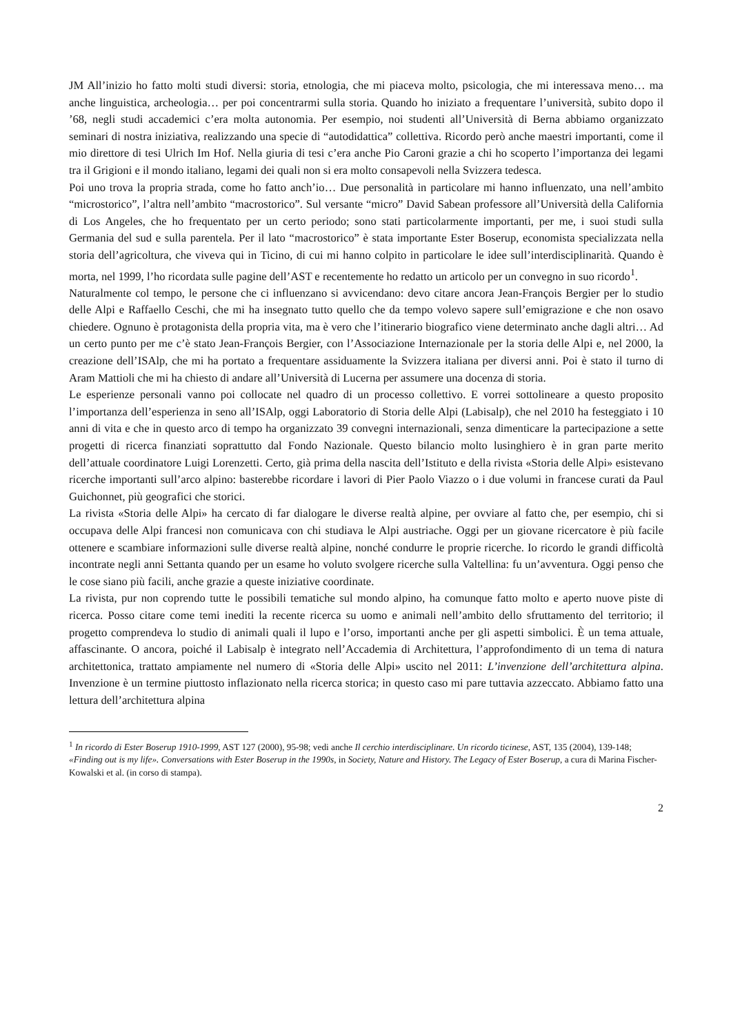JM All’inizio ho fatto molti studi diversi: storia, etnologia, che mi piaceva molto, psicologia, che mi interessava meno… ma anche linguistica, archeologia… per poi concentrarmi sulla storia. Quando ho iniziato a frequentare l’università, subito dopo il ’68, negli studi accademici c’era molta autonomia. Per esempio, noi studenti all’Università di Berna abbiamo organizzato seminari di nostra iniziativa, realizzando una specie di “autodidattica” collettiva. Ricordo però anche maestri importanti, come il mio direttore di tesi Ulrich Im Hof. Nella giuria di tesi c’era anche Pio Caroni grazie a chi ho scoperto l’importanza dei legami tra il Grigioni e il mondo italiano, legami dei quali non si era molto consapevoli nella Svizzera tedesca.
Poi uno trova la propria strada, come ho fatto anch’io… Due personalità in particolare mi hanno influenzato, una nell’ambito “microstorico”, l’altra nell’ambito “macrostorico”. Sul versante “micro” David Sabean professore all’Università della California di Los Angeles, che ho frequentato per un certo periodo; sono stati particolarmente importanti, per me, i suoi studi sulla Germania del sud e sulla parentela. Per il lato “macrostorico” è stata importante Ester Boserup, economista specializzata nella storia dell’agricoltura, che viveva qui in Ticino, di cui mi hanno colpito in particolare le idee sull’interdisciplinarità. Quando è morta, nel 1999, l’ho ricordata sulle pagine dell’AST e recentemente ho redatto un articolo per un convegno in suo ricordo<sup>1</sup>.
Naturalmente col tempo, le persone che ci influenzano si avvicendano: devo citare ancora Jean-François Bergier per lo studio delle Alpi e Raffaello Ceschi, che mi ha insegnato tutto quello che da tempo volevo sapere sull’emigrazione e che non osavo chiedere. Ognuno è protagonista della propria vita, ma è vero che l’itinerario biografico viene determinato anche dagli altri… Ad un certo punto per me c’è stato Jean-François Bergier, con l’Associazione Internazionale per la storia delle Alpi e, nel 2000, la creazione dell’ISAlp, che mi ha portato a frequentare assiduamente la Svizzera italiana per diversi anni. Poi è stato il turno di Aram Mattioli che mi ha chiesto di andare all’Università di Lucerna per assumere una docenza di storia.
Le esperienze personali vanno poi collocate nel quadro di un processo collettivo. E vorrei sottolineare a questo proposito l’importanza dell’esperienza in seno all’ISAlp, oggi Laboratorio di Storia delle Alpi (Labisalp), che nel 2010 ha festeggiato i 10 anni di vita e che in questo arco di tempo ha organizzato 39 convegni internazionali, senza dimenticare la partecipazione a sette progetti di ricerca finanziati soprattutto dal Fondo Nazionale. Questo bilancio molto lusinghiero è in gran parte merito dell’attuale coordinatore Luigi Lorenzetti. Certo, già prima della nascita dell’Istituto e della rivista «Storia delle Alpi» esistevano ricerche importanti sull’arco alpino: basterebbe ricordare i lavori di Pier Paolo Viazzo o i due volumi in francese curati da Paul Guichonnet, più geografici che storici.
La rivista «Storia delle Alpi» ha cercato di far dialogare le diverse realtà alpine, per ovviare al fatto che, per esempio, chi si occupava delle Alpi francesi non comunicava con chi studiava le Alpi austriache. Oggi per un giovane ricercatore è più facile ottenere e scambiare informazioni sulle diverse realtà alpine, nonché condurre le proprie ricerche. Io ricordo le grandi difficoltà incontrate negli anni Settanta quando per un esame ho voluto svolgere ricerche sulla Valtellina: fu un’avventura. Oggi penso che le cose siano più facili, anche grazie a queste iniziative coordinate.
La rivista, pur non coprendo tutte le possibili tematiche sul mondo alpino, ha comunque fatto molto e aperto nuove piste di ricerca. Posso citare come temi inediti la recente ricerca su uomo e animali nell’ambito dello sfruttamento del territorio; il progetto comprendeva lo studio di animali quali il lupo e l’orso, importanti anche per gli aspetti simbolici. È un tema attuale, affascinante. O ancora, poiché il Labisalp è integrato nell’Accademia di Architettura, l’approfondimento di un tema di natura architettonica, trattato ampiamente nel numero di «Storia delle Alpi» uscito nel 2011: L’invenzione dell’architettura alpina. Invenzione è un termine piuttosto inflazionato nella ricerca storica; in questo caso mi pare tuttavia azzeccato. Abbiamo fatto una lettura dell’architettura alpina
<sup>1</sup> In ricordo di Ester Boserup 1910-1999, AST 127 (2000), 95-98; vedi anche Il cerchio interdisciplinare. Un ricordo ticinese, AST, 135 (2004), 139-148; «Finding out is my life». Conversations with Ester Boserup in the 1990s, in Society, Nature and History. The Legacy of Ester Boserup, a cura di Marina Fischer-Kowalski et al. (in corso di stampa).
2